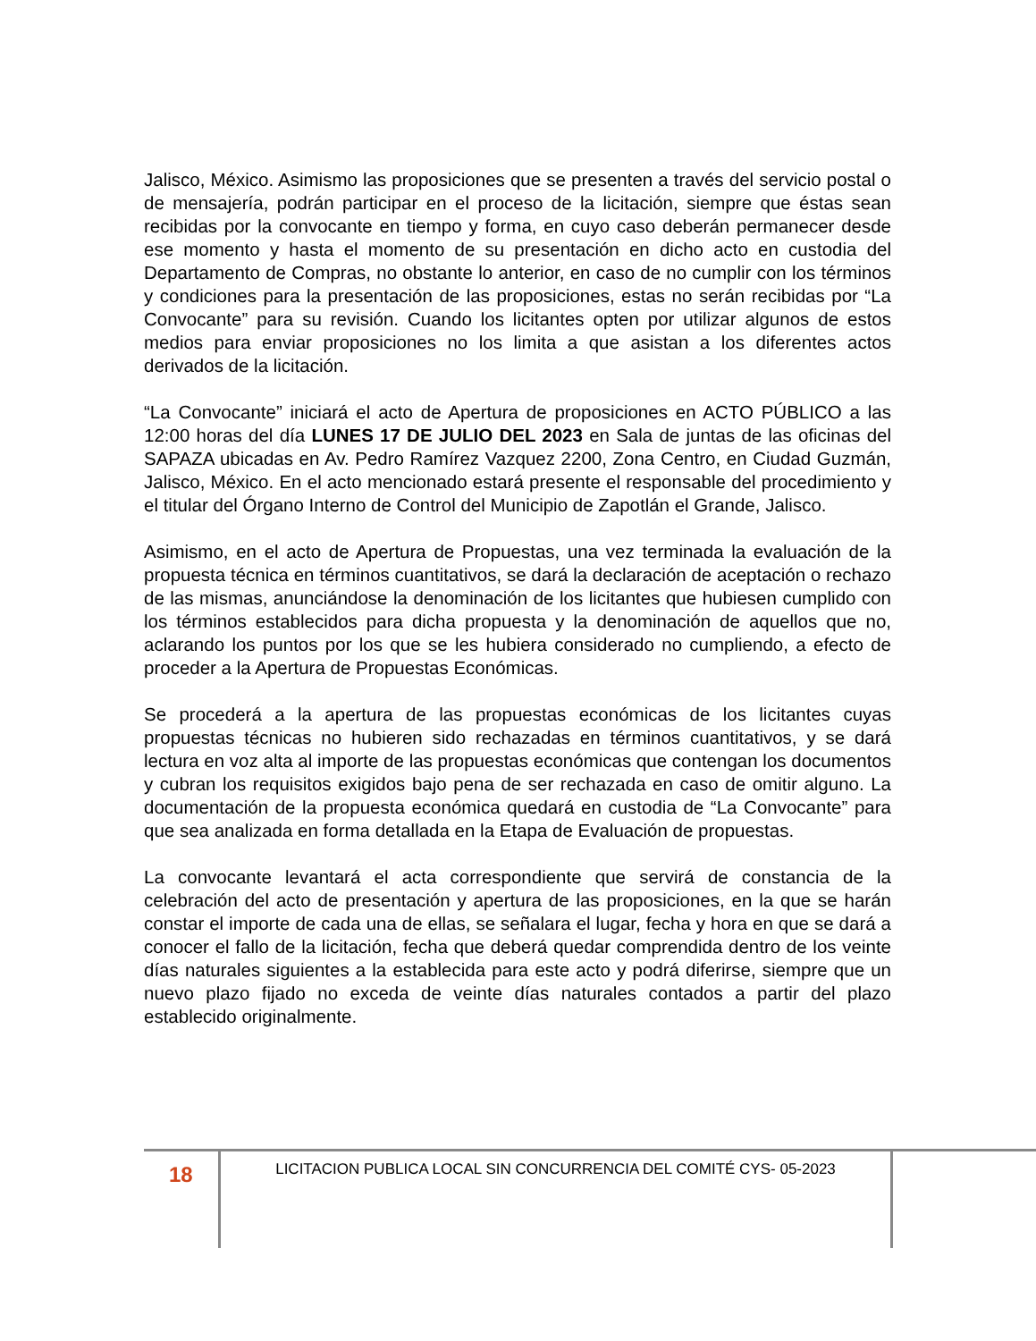Jalisco, México. Asimismo las proposiciones que se presenten a través del servicio postal o de mensajería, podrán participar en el proceso de la licitación, siempre que éstas sean recibidas por la convocante en tiempo y forma, en cuyo caso deberán permanecer desde ese momento y hasta el momento de su presentación en dicho acto en custodia del Departamento de Compras, no obstante lo anterior, en caso de no cumplir con los términos y condiciones para la presentación de las proposiciones, estas no serán recibidas por “La Convocante” para su revisión. Cuando los licitantes opten por utilizar algunos de estos medios para enviar proposiciones no los limita a que asistan a los diferentes actos derivados de la licitación.
“La Convocante” iniciará el acto de Apertura de proposiciones en ACTO PÚBLICO a las 12:00 horas del día LUNES 17 DE JULIO DEL 2023 en Sala de juntas de las oficinas del SAPAZA ubicadas en Av. Pedro Ramírez Vazquez 2200, Zona Centro, en Ciudad Guzmán, Jalisco, México. En el acto mencionado estará presente el responsable del procedimiento y el titular del Órgano Interno de Control del Municipio de Zapotlán el Grande, Jalisco.
Asimismo, en el acto de Apertura de Propuestas, una vez terminada la evaluación de la propuesta técnica en términos cuantitativos, se dará la declaración de aceptación o rechazo de las mismas, anunciándose la denominación de los licitantes que hubiesen cumplido con los términos establecidos para dicha propuesta y la denominación de aquellos que no, aclarando los puntos por los que se les hubiera considerado no cumpliendo, a efecto de proceder a la Apertura de Propuestas Económicas.
Se procederá a la apertura de las propuestas económicas de los licitantes cuyas propuestas técnicas no hubieren sido rechazadas en términos cuantitativos, y se dará lectura en voz alta al importe de las propuestas económicas que contengan los documentos y cubran los requisitos exigidos bajo pena de ser rechazada en caso de omitir alguno. La documentación de la propuesta económica quedará en custodia de “La Convocante” para que sea analizada en forma detallada en la Etapa de Evaluación de propuestas.
La convocante levantará el acta correspondiente que servirá de constancia de la celebración del acto de presentación y apertura de las proposiciones, en la que se harán constar el importe de cada una de ellas, se señalara el lugar, fecha y hora en que se dará a conocer el fallo de la licitación, fecha que deberá quedar comprendida dentro de los veinte días naturales siguientes a la establecida para este acto y podrá diferirse, siempre que un nuevo plazo fijado no exceda de veinte días naturales contados a partir del plazo establecido originalmente.
18
LICITACION PUBLICA LOCAL SIN CONCURRENCIA DEL COMITÉ CYS- 05-2023